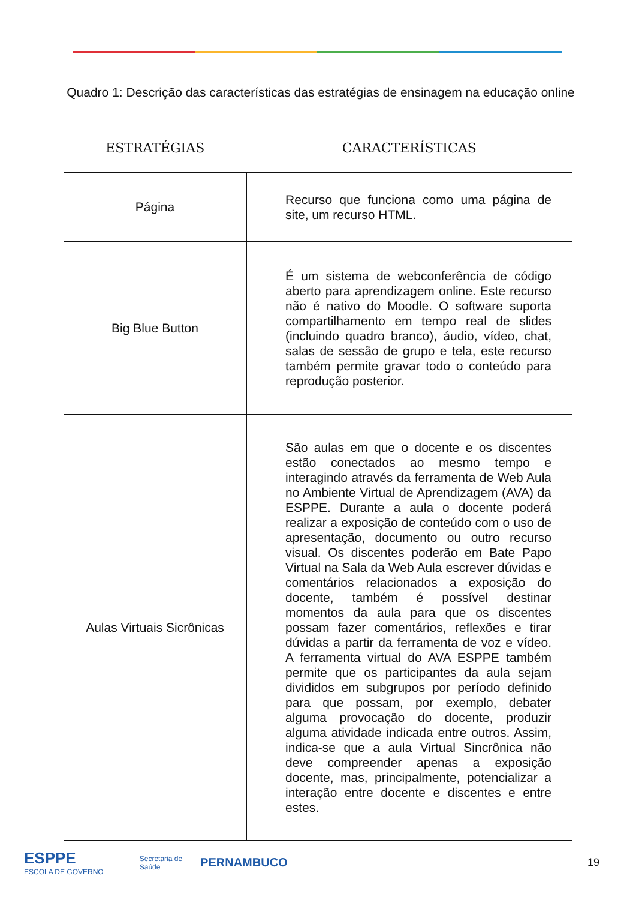Quadro 1: Descrição das características das estratégias de ensinagem na educação online
| ESTRATÉGIAS | CARACTERÍSTICAS |
| --- | --- |
| Página | Recurso que funciona como uma página de site, um recurso HTML. |
| Big Blue Button | É um sistema de webconferência de código aberto para aprendizagem online. Este recurso não é nativo do Moodle. O software suporta compartilhamento em tempo real de slides (incluindo quadro branco), áudio, vídeo, chat, salas de sessão de grupo e tela, este recurso também permite gravar todo o conteúdo para reprodução posterior. |
| Aulas Virtuais Sicrônicas | São aulas em que o docente e os discentes estão conectados ao mesmo tempo e interagindo através da ferramenta de Web Aula no Ambiente Virtual de Aprendizagem (AVA) da ESPPE. Durante a aula o docente poderá realizar a exposição de conteúdo com o uso de apresentação, documento ou outro recurso visual. Os discentes poderão em Bate Papo Virtual na Sala da Web Aula escrever dúvidas e comentários relacionados a exposição do docente, também é possível destinar momentos da aula para que os discentes possam fazer comentários, reflexões e tirar dúvidas a partir da ferramenta de voz e vídeo. A ferramenta virtual do AVA ESPPE também permite que os participantes da aula sejam divididos em subgrupos por período definido para que possam, por exemplo, debater alguma provocação do docente, produzir alguma atividade indicada entre outros. Assim, indica-se que a aula Virtual Sincrônica não deve compreender apenas a exposição docente, mas, principalmente, potencializar a interação entre docente e discentes e entre estes. |
ESPPE
ESCOLA DE GOVERNO
Secretaria de
Saúde
PERNAMBUCO 19